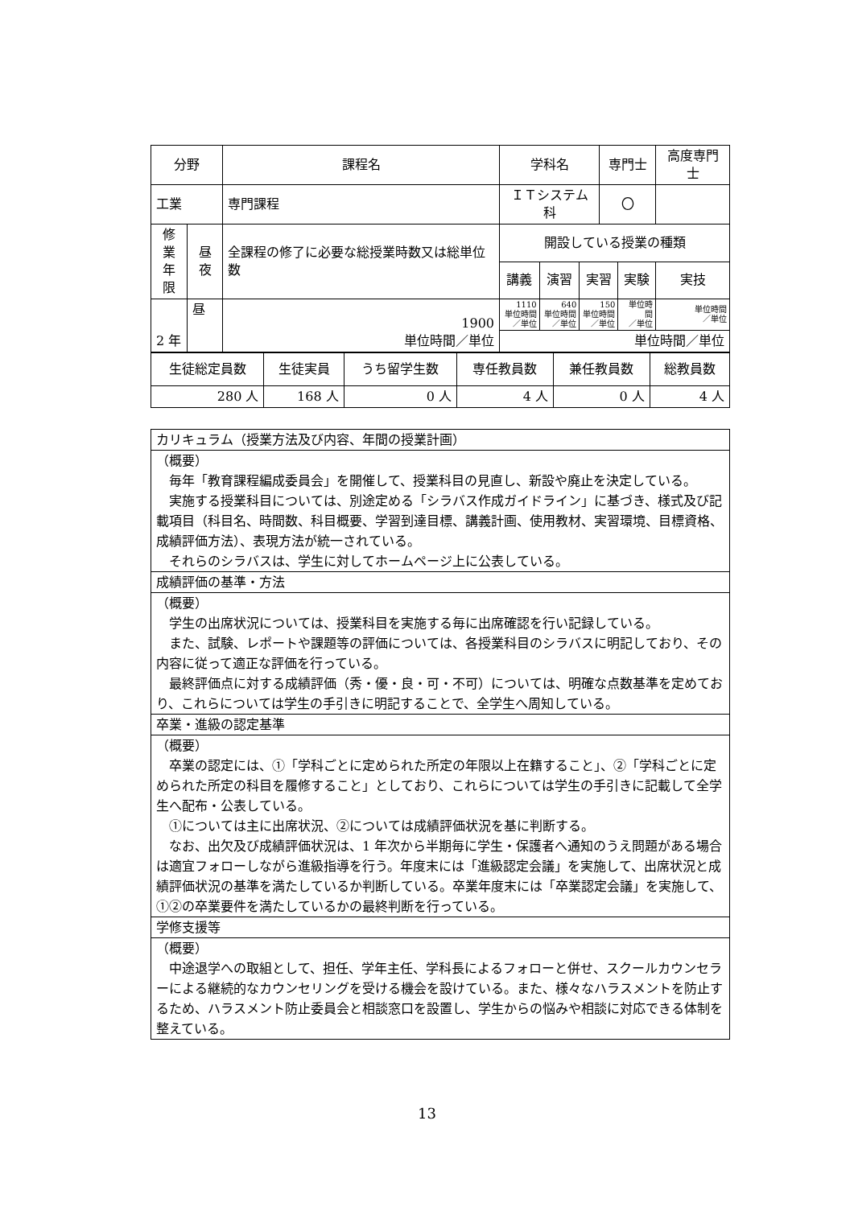| 分野 | | 課程名 | 学科名 | | | 専門士 | | 高度専門士 |
| --- | --- | --- | --- | --- | --- | --- | --- | --- |
| 工業 | | 専門課程 | ＩＴシステム科 | | | 〇 | | |
| 修業 年限 | 昼夜 | 全課程の修了に必要な総授業時数又は総単位数 | 開設している授業の種類 | | | | | |
| | | | 講義 | 演習 | 実習 | | 実験 | 実技 |
| 2 年 | 昼 | 1900 単位時間／単位 | 1110 単位時間 ／単位 | 640 単位時間 ／単位 | 150 単位時間 ／単位 | | 単位時間 ／単位 | 単位時間 ／単位 |
| | | | 単位時間／単位 | | | | | |
| 生徒総定員数 | 生徒実員 | うち留学生数 | 専任教員数 | 兼任教員数 | 総教員数 |
| 280 人 | 168 人 | 0 人 | 4 人 | 0 人 | 4 人 |
| カリキュラム（授業方法及び内容、年間の授業計画） |
| （概要） 毎年「教育課程編成委員会」を開催して、授業科目の見直し、新設や廃止を決定している。 実施する授業科目については、別途定める「シラバス作成ガイドライン」に基づき、様式及び記載項目（科目名、時間数、科目概要、学習到達目標、講義計画、使用教材、実習環境、目標資格、成績評価方法）、表現方法が統一されている。 それらのシラバスは、学生に対してホームページ上に公表している。 |
| 成績評価の基準・方法 |
| （概要） 学生の出席状況については、授業科目を実施する毎に出席確認を行い記録している。 また、試験、レポートや課題等の評価については、各授業科目のシラバスに明記しており、その内容に従って適正な評価を行っている。 最終評価点に対する成績評価（秀・優・良・可・不可）については、明確な点数基準を定めており、これらについては学生の手引きに明記することで、全学生へ周知している。 |
| 卒業・進級の認定基準 |
| （概要） 卒業の認定には、①「学科ごとに定められた所定の年限以上在籍すること」、②「学科ごとに定められた所定の科目を履修すること」としており、これらについては学生の手引きに記載して全学生へ配布・公表している。 ①については主に出席状況、②については成績評価状況を基に判断する。 なお、出欠及び成績評価状況は、1 年次から半期毎に学生・保護者へ通知のうえ問題がある場合は適宜フォローしながら進級指導を行う。年度末には「進級認定会議」を実施して、出席状況と成績評価状況の基準を満たしているか判断している。卒業年度末には「卒業認定会議」を実施して、①②の卒業要件を満たしているかの最終判断を行っている。 |
| 学修支援等 |
| （概要） 中途退学への取組として、担任、学年主任、学科長によるフォローと併せ、スクールカウンセラーによる継続的なカウンセリングを受ける機会を設けている。また、様々なハラスメントを防止するため、ハラスメント防止委員会と相談窓口を設置し、学生からの悩みや相談に対応できる体制を整えている。 |
13